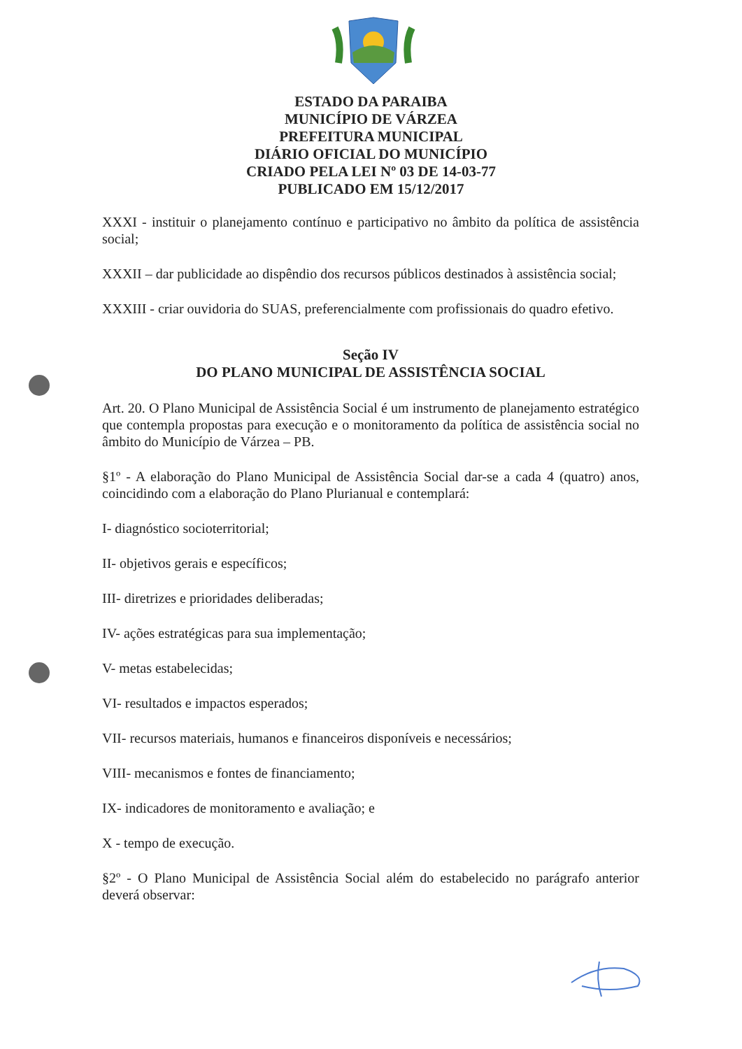ESTADO DA PARAIBA
MUNICÍPIO DE VÁRZEA
PREFEITURA MUNICIPAL
DIÁRIO OFICIAL DO MUNICÍPIO
CRIADO PELA LEI Nº 03 DE 14-03-77
PUBLICADO EM 15/12/2017
XXXI - instituir o planejamento contínuo e participativo no âmbito da política de assistência social;
XXXII – dar publicidade ao dispêndio dos recursos públicos destinados à assistência social;
XXXIII - criar ouvidoria do SUAS, preferencialmente com profissionais do quadro efetivo.
Seção IV
DO PLANO MUNICIPAL DE ASSISTÊNCIA SOCIAL
Art. 20. O Plano Municipal de Assistência Social é um instrumento de planejamento estratégico que contempla propostas para execução e o monitoramento da política de assistência social no âmbito do Município de Várzea – PB.
§1º - A elaboração do Plano Municipal de Assistência Social dar-se a cada 4 (quatro) anos, coincidindo com a elaboração do Plano Plurianual e contemplará:
I- diagnóstico socioterritorial;
II- objetivos gerais e específicos;
III- diretrizes e prioridades deliberadas;
IV- ações estratégicas para sua implementação;
V- metas estabelecidas;
VI- resultados e impactos esperados;
VII- recursos materiais, humanos e financeiros disponíveis e necessários;
VIII- mecanismos e fontes de financiamento;
IX- indicadores de monitoramento e avaliação; e
X - tempo de execução.
§2º - O Plano Municipal de Assistência Social além do estabelecido no parágrafo anterior deverá observar: